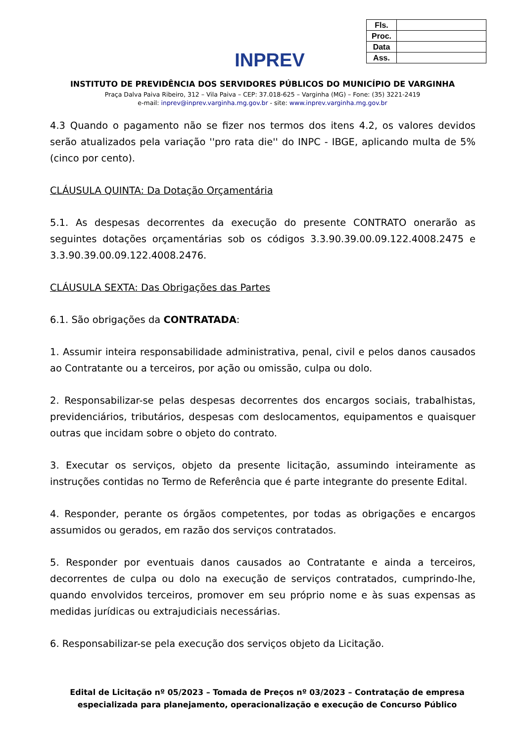INPREV
| Fls. | |
| Proc. | |
| Data | |
| Ass. | |
INSTITUTO DE PREVIDÊNCIA DOS SERVIDORES PÚBLICOS DO MUNICÍPIO DE VARGINHA
Praça Dalva Paiva Ribeiro, 312 – Vila Paiva – CEP: 37.018-625 – Varginha (MG) – Fone: (35) 3221-2419
e-mail: inprev@inprev.varginha.mg.gov.br - site: www.inprev.varginha.mg.gov.br
4.3 Quando o pagamento não se fizer nos termos dos itens 4.2, os valores devidos serão atualizados pela variação ''pro rata die'' do INPC - IBGE, aplicando multa de 5% (cinco por cento).
CLÁUSULA QUINTA: Da Dotação Orçamentária
5.1. As despesas decorrentes da execução do presente CONTRATO onerarão as seguintes dotações orçamentárias sob os códigos 3.3.90.39.00.09.122.4008.2475 e 3.3.90.39.00.09.122.4008.2476.
CLÁUSULA SEXTA: Das Obrigações das Partes
6.1. São obrigações da CONTRATADA:
1. Assumir inteira responsabilidade administrativa, penal, civil e pelos danos causados ao Contratante ou a terceiros, por ação ou omissão, culpa ou dolo.
2. Responsabilizar-se pelas despesas decorrentes dos encargos sociais, trabalhistas, previdenciários, tributários, despesas com deslocamentos, equipamentos e quaisquer outras que incidam sobre o objeto do contrato.
3. Executar os serviços, objeto da presente licitação, assumindo inteiramente as instruções contidas no Termo de Referência que é parte integrante do presente Edital.
4. Responder, perante os órgãos competentes, por todas as obrigações e encargos assumidos ou gerados, em razão dos serviços contratados.
5. Responder por eventuais danos causados ao Contratante e ainda a terceiros, decorrentes de culpa ou dolo na execução de serviços contratados, cumprindo-lhe, quando envolvidos terceiros, promover em seu próprio nome e às suas expensas as medidas jurídicas ou extrajudiciais necessárias.
6. Responsabilizar-se pela execução dos serviços objeto da Licitação.
Edital de Licitação nº 05/2023 – Tomada de Preços nº 03/2023 – Contratação de empresa especializada para planejamento, operacionalização e execução de Concurso Público